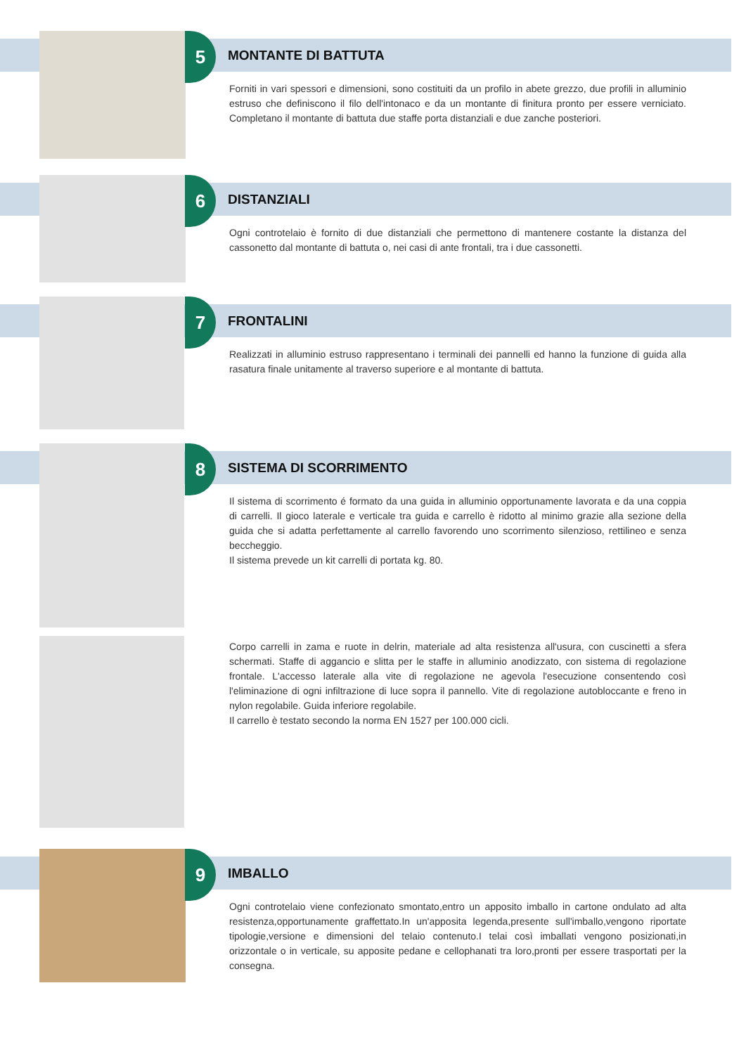5
MONTANTE DI BATTUTA
Forniti in vari spessori e dimensioni, sono costituiti da un profilo in abete grezzo, due profili in alluminio estruso che definiscono il filo dell'intonaco e da un montante di finitura pronto per essere verniciato. Completano il montante di battuta due staffe porta distanziali e due zanche posteriori.
6
DISTANZIALI
Ogni controtelaio è fornito di due distanziali che permettono di mantenere costante la distanza del cassonetto dal montante di battuta o, nei casi di ante frontali, tra i due cassonetti.
7
FRONTALINI
Realizzati in alluminio estruso rappresentano i terminali dei pannelli ed hanno la funzione di guida alla rasatura finale unitamente al traverso superiore e al montante di battuta.
8
SISTEMA DI SCORRIMENTO
Il sistema di scorrimento é formato da una guida in alluminio opportunamente lavorata e da una coppia di carrelli. Il gioco laterale e verticale tra guida e carrello è ridotto al minimo grazie alla sezione della guida che si adatta perfettamente al carrello favorendo uno scorrimento silenzioso, rettilineo e senza beccheggio.
Il sistema prevede un kit carrelli di portata kg. 80.
Corpo carrelli in zama e ruote in delrin, materiale ad alta resistenza all'usura, con cuscinetti a sfera schermati. Staffe di aggancio e slitta per le staffe in alluminio anodizzato, con sistema di regolazione frontale. L'accesso laterale alla vite di regolazione ne agevola l'esecuzione consentendo così l'eliminazione di ogni infiltrazione di luce sopra il pannello. Vite di regolazione autobloccante e freno in nylon regolabile. Guida inferiore regolabile.
Il carrello è testato secondo la norma EN 1527 per 100.000 cicli.
9
IMBALLO
Ogni controtelaio viene confezionato smontato,entro un apposito imballo in cartone ondulato ad alta resistenza,opportunamente graffettato.In un'apposita legenda,presente sull'imballo,vengono riportate tipologie,versione e dimensioni del telaio contenuto.I telai così imballati vengono posizionati,in orizzontale o in verticale, su apposite pedane e cellophanati tra loro,pronti per essere trasportati per la consegna.